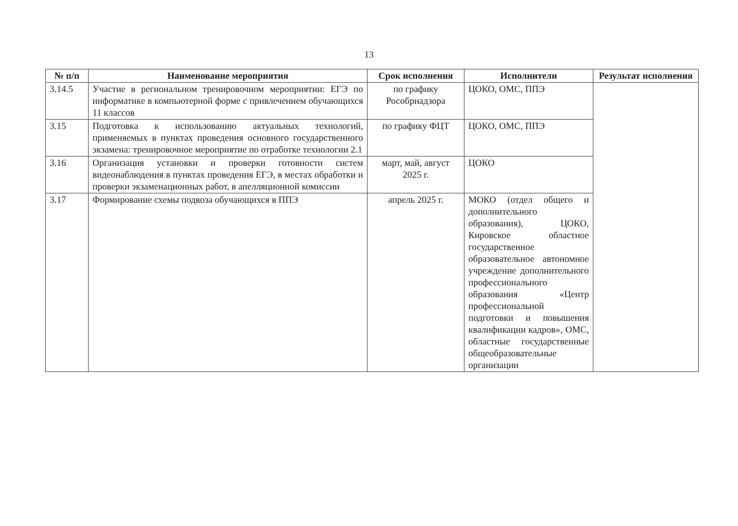13
| № п/п | Наименование мероприятия | Срок исполнения | Исполнители | Результат исполнения |
| --- | --- | --- | --- | --- |
| 3.14.5 | Участие в региональном тренировочном мероприятии: ЕГЭ по информатике в компьютерной форме с привлечением обучающихся 11 классов | по графику Рособрнадзора | ЦОКО, ОМС, ППЭ | |
| 3.15 | Подготовка к использованию актуальных технологий, применяемых в пунктах проведения основного государственного экзамена: тренировочное мероприятие по отработке технологии 2.1 | по графику ФЦТ | ЦОКО, ОМС, ППЭ | |
| 3.16 | Организация установки и проверки готовности систем видеонаблюдения в пунктах проведения ЕГЭ, в местах обработки и проверки экзаменационных работ, в апелляционной комиссии | март, май, август 2025 г. | ЦОКО | |
| 3.17 | Формирование схемы подвоза обучающихся в ППЭ | апрель 2025 г. | МОКО (отдел общего и дополнительного образования), ЦОКО, Кировское областное государственное образовательное автономное учреждение дополнительного профессионального образования «Центр профессиональной подготовки и повышения квалификации кадров», ОМС, областные государственные общеобразовательные организации | |